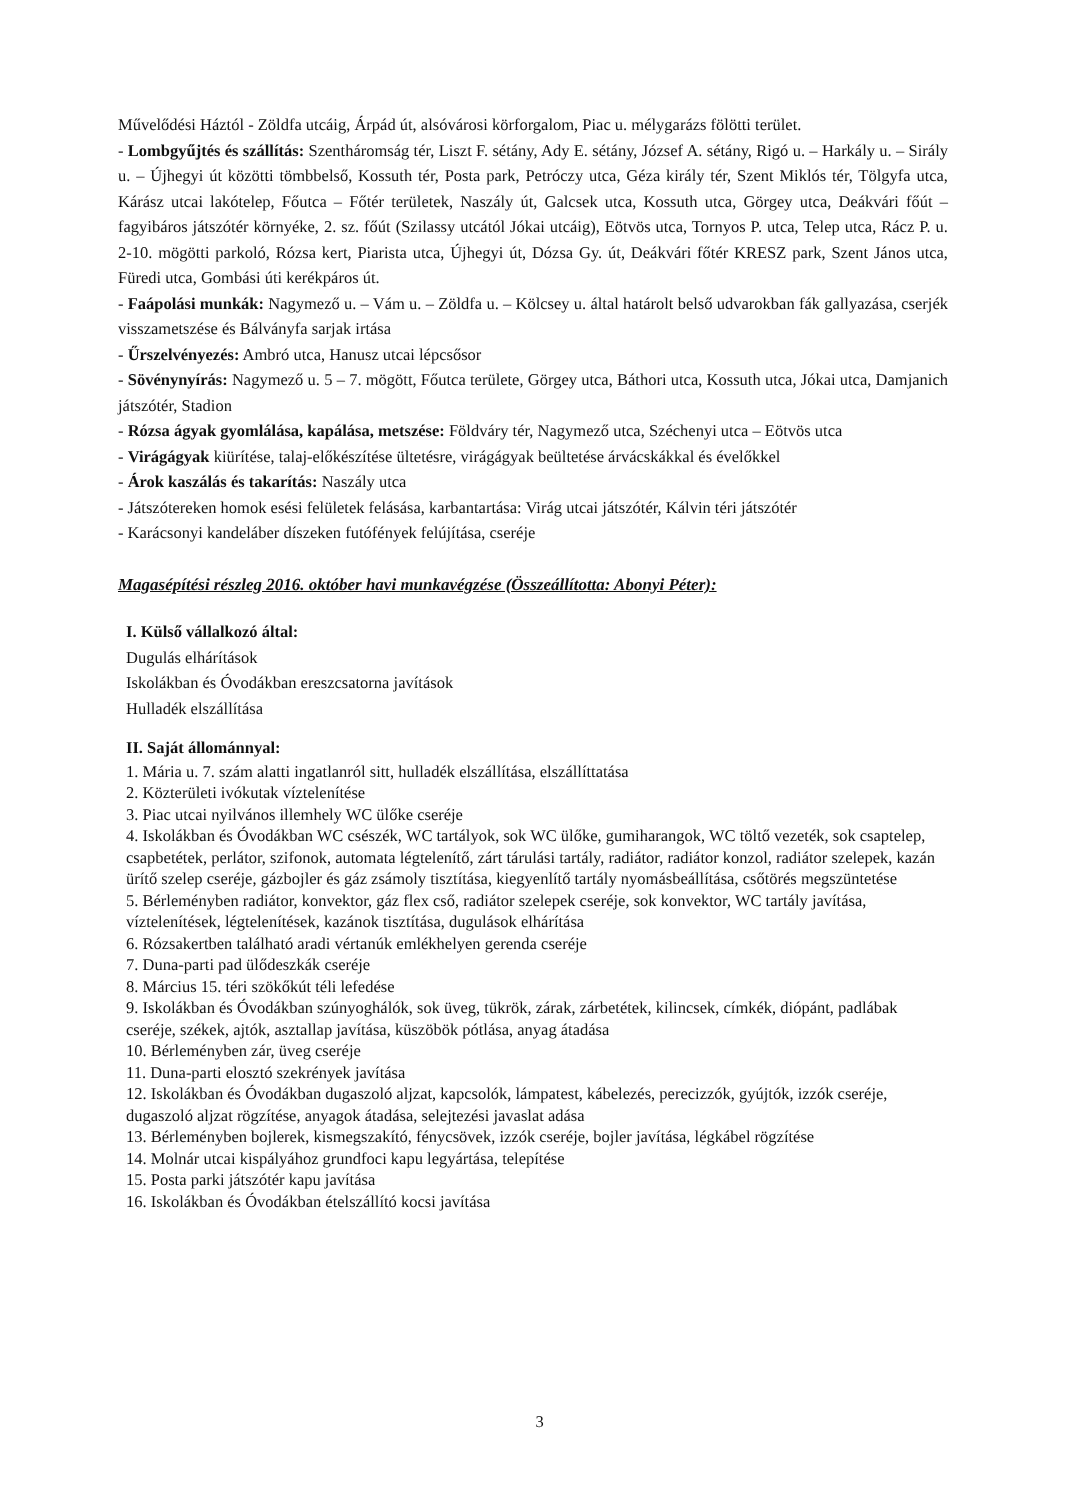Művelődési Háztól - Zöldfa utcáig, Árpád út, alsóvárosi körforgalom, Piac u. mélygarázs fölötti terület.
- Lombgyűjtés és szállítás: Szentháromság tér, Liszt F. sétány, Ady E. sétány, József A. sétány, Rigó u. – Harkály u. – Sirály u. – Újhegyi út közötti tömbbelső, Kossuth tér, Posta park, Petróczy utca, Géza király tér, Szent Miklós tér, Tölgyfa utca, Kárász utcai lakótelep, Főutca – Főtér területek, Naszály út, Galcsek utca, Kossuth utca, Görgey utca, Deákvári főút – fagyibáros játszótér környéke, 2. sz. főút (Szilassy utcától Jókai utcáig), Eötvös utca, Tornyos P. utca, Telep utca, Rácz P. u. 2-10. mögötti parkoló, Rózsa kert, Piarista utca, Újhegyi út, Dózsa Gy. út, Deákvári főtér KRESZ park, Szent János utca, Füredi utca, Gombási úti kerékpáros út.
- Faápolási munkák: Nagymező u. – Vám u. – Zöldfa u. – Kölcsey u. által határolt belső udvarokban fák gallyazása, cserjék visszametszése és Bálványfa sarjak irtása
- Űrszelvényezés: Ambró utca, Hanusz utcai lépcsősor
- Sövénynyírás: Nagymező u. 5 – 7. mögött, Főutca területe, Görgey utca, Báthori utca, Kossuth utca, Jókai utca, Damjanich játszótér, Stadion
- Rózsa ágyak gyomlálása, kapálása, metszése: Földváry tér, Nagymező utca, Széchenyi utca – Eötvös utca
- Virágágyak kiürítése, talaj-előkészítése ültetésre, virágágyak beültetése árvácskákkal és évelőkkel
- Árok kaszálás és takarítás: Naszály utca
- Játszótereken homok esési felületek felásása, karbantartása: Virág utcai játszótér, Kálvin téri játszótér
- Karácsonyi kandeláber díszeken futófények felújítása, cseréje
Magasépítési részleg 2016. október havi munkavégzése (Összeállította: Abonyi Péter):
I. Külső vállalkozó által:
Dugulás elhárítások
Iskolákban és Óvodákban ereszcsatorna javítások
Hulladék elszállítása
II. Saját állománnyal:
1. Mária u. 7. szám alatti ingatlanról sitt, hulladék elszállítása, elszállíttatása
2. Közterületi ivókutak víztelenítése
3. Piac utcai nyilvános illemhely WC ülőke cseréje
4. Iskolákban és Óvodákban WC csészék, WC tartályok, sok WC ülőke, gumiharangok, WC töltő vezeték, sok csaptelep, csapbetétek, perlátor, szifonok, automata légtelenítő, zárt tárulási tartály, radiátor, radiátor konzol, radiátor szelepek, kazán ürítő szelep cseréje, gázbojler és gáz zsámoly tisztítása, kiegyenlítő tartály nyomásbeállítása, csőtörés megszüntetése
5. Bérleményben radiátor, konvektor, gáz flex cső, radiátor szelepek cseréje, sok konvektor, WC tartály javítása, víztelenítések, légtelenítések, kazánok tisztítása, dugulások elhárítása
6. Rózsakertben található aradi vértanúk emlékhelyen gerenda cseréje
7. Duna-parti pad ülődeszkák cseréje
8. Március 15. téri szökőkút téli lefedése
9. Iskolákban és Óvodákban szúnyoghálók, sok üveg, tükrök, zárak, zárbetétek, kilincsek, címkék, diópánt, padlábak cseréje, székek, ajtók, asztallap javítása, küszöbök pótlása, anyag átadása
10. Bérleményben zár, üveg cseréje
11. Duna-parti elosztó szekrények javítása
12. Iskolákban és Óvodákban dugaszoló aljzat, kapcsolók, lámpatest, kábelezés, perecizzók, gyújtók, izzók cseréje, dugaszoló aljzat rögzítése, anyagok átadása, selejtezési javaslat adása
13. Bérleményben bojlerek, kismegszakító, fénycsövek, izzók cseréje, bojler javítása, légkábel rögzítése
14. Molnár utcai kispályához grundfoci kapu legyártása, telepítése
15. Posta parki játszótér kapu javítása
16. Iskolákban és Óvodákban ételszállító kocsi javítása
3